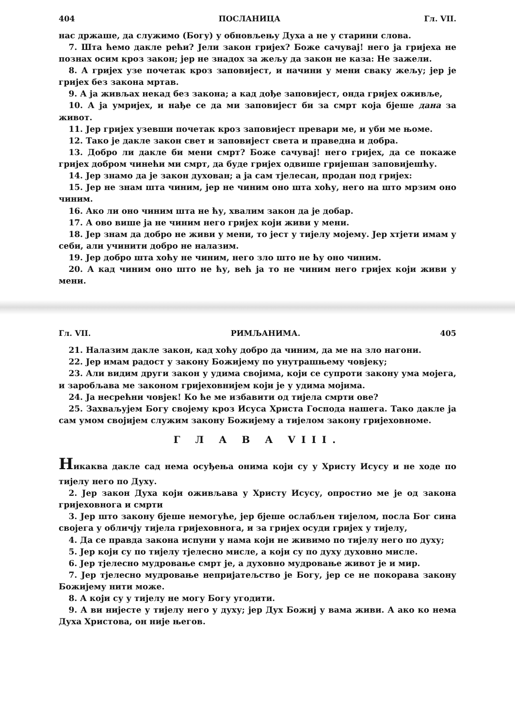404 ПОСЛАНИЦА Гл. VII.
нас држаше, да служимо (Богу) у обновљењу Духа а не у старини слова.
7. Шта ћемо дакле рећи? Јели закон гријех? Боже сачувај! него ја гријеха не познах осим кроз закон; јер не знадох за жељу да закон не каза: Не зажели.
8. А гријех узе почетак кроз заповијест, и начини у мени сваку жељу; јер је гријех без закона мртав.
9. А ја живљах некад без закона; а кад дође заповијест, онда гријех оживље,
10. А ја умријех, и нађе се да ми заповијест би за смрт која бјеше дана за живот.
11. Јер гријех узевши почетак кроз заповијест превари ме, и уби ме њоме.
12. Тако је дакле закон свет и заповијест света и праведна и добра.
13. Добро ли дакле би мени смрт? Боже сачувај! него гријех, да се покаже гријех добром чинећи ми смрт, да буде гријех одвише гријешан заповијешћу.
14. Јер знамо да је закон духован; а ја сам тјелесан, продан под гријех:
15. Јер не знам шта чиним, јер не чиним оно шта хоћу, него на што мрзим оно чиним.
16. Ако ли оно чиним шта не ћу, хвалим закон да је добар.
17. А ово више ја не чиним него гријех који живи у мени.
18. Јер знам да добро не живи у мени, то јест у тијелу мојему. Јер хтјети имам у себи, али учинити добро не налазим.
19. Јер добро шта хоћу не чиним, него зло што не ћу оно чиним.
20. А кад чиним оно што не ћу, већ ја то не чиним него гријех који живи у мени.
Гл. VII. РИМЉАНИМА. 405
21. Налазим дакле закон, кад хоћу добро да чиним, да ме на зло нагони.
22. Јер имам радост у закону Божијему по унутрашњему човјеку;
23. Али видим други закон у удима својима, који се супроти закону ума мојега, и заробљава ме законом гријеховнијем који је у удима мојима.
24. Ја несрећни човјек! Ко ће ме избавити од тијела смрти ове?
25. Захваљујем Богу својему кроз Исуса Христа Господа нашега. Тако дакле ја сам умом својијем служим закону Божијему а тијелом закону гријеховноме.
Г Л А В А VIII.
Никаква дакле сад нема осуђења онима који су у Христу Исусу и не ходе по тијелу него по Духу.
2. Јер закон Духа који оживљава у Христу Исусу, опростио ме је од закона гријеховнога и смрти
3. Јер што закону бјеше немогуће, јер бјеше ослабљен тијелом, посла Бог сина својега у обличју тијела гријеховнога, и за гријех осуди гријех у тијелу,
4. Да се правда закона испуни у нама који не живимо по тијелу него по духу;
5. Јер који су по тијелу тјелесно мисле, а који су по духу духовно мисле.
6. Јер тјелесно мудровање смрт је, а духовно мудровање живот је и мир.
7. Јер тјелесно мудровање непријатељство је Богу, јер се не покорава закону Божијему нити може.
8. А који су у тијелу не могу Богу угодити.
9. А ви нијесте у тијелу него у духу; јер Дух Божиј у вама живи. А ако ко нема Духа Христова, он није његов.